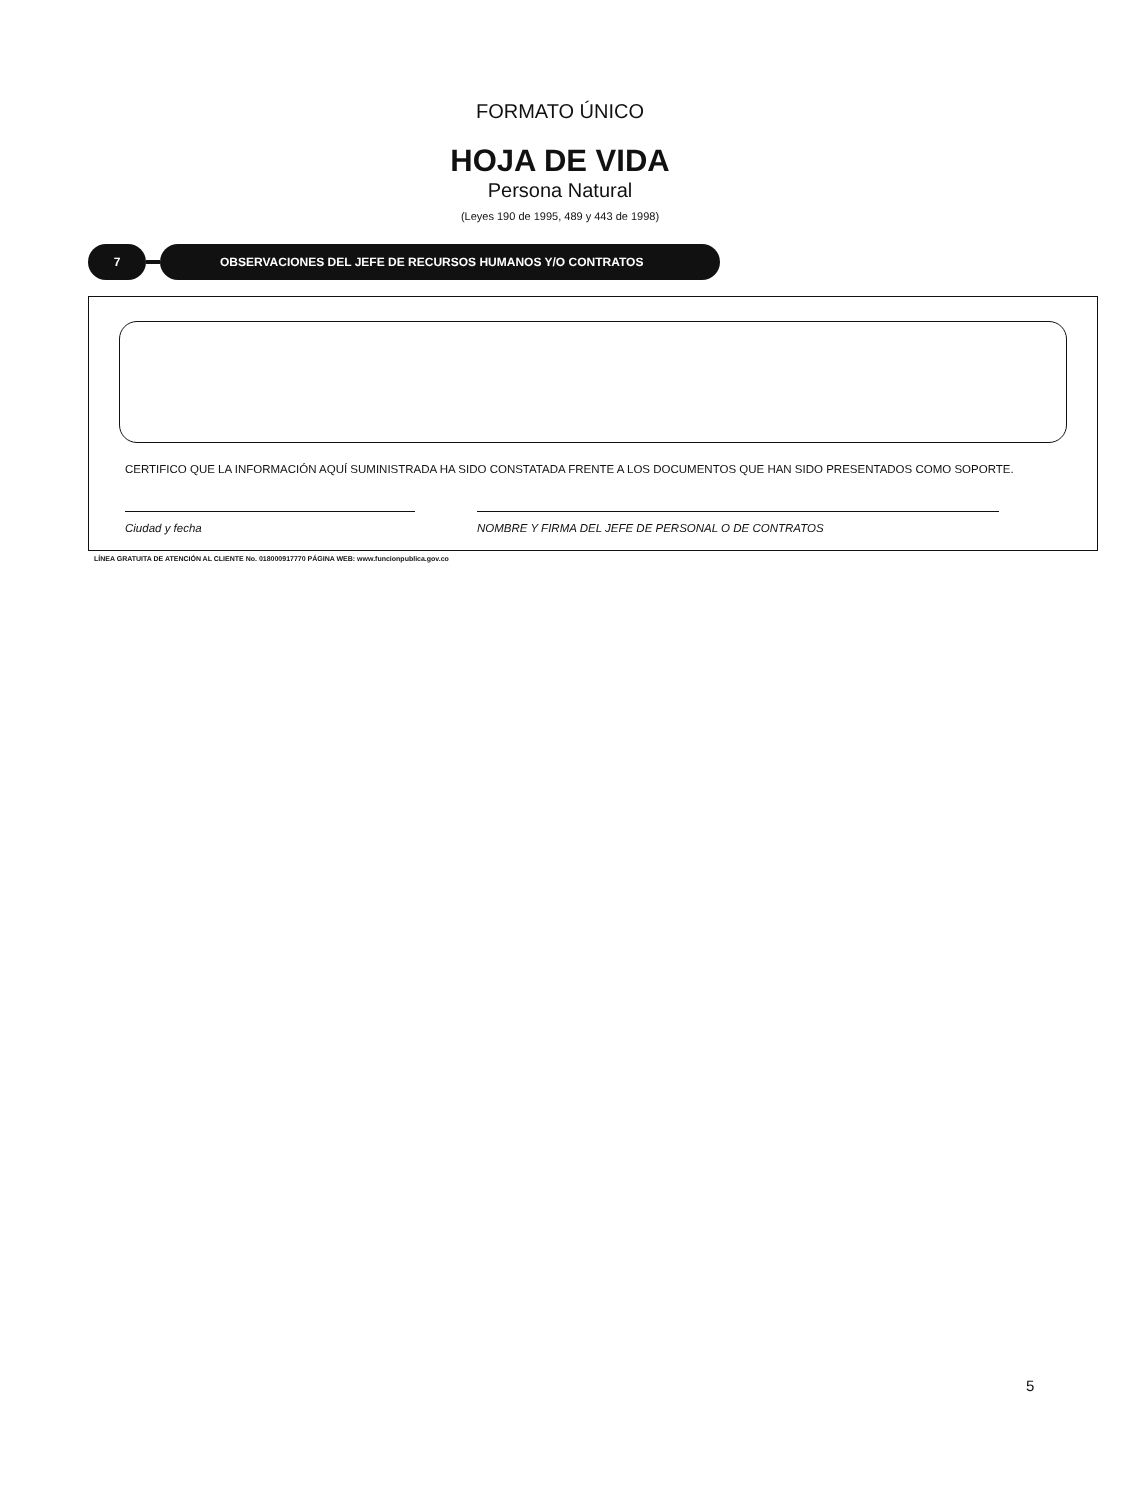FORMATO ÚNICO
HOJA DE VIDA
Persona Natural
(Leyes 190 de 1995, 489 y 443 de 1998)
7 OBSERVACIONES DEL JEFE DE RECURSOS HUMANOS Y/O CONTRATOS
CERTIFICO QUE LA INFORMACIÓN AQUÍ SUMINISTRADA HA SIDO CONSTATADA FRENTE A LOS DOCUMENTOS QUE HAN SIDO PRESENTADOS COMO SOPORTE.
Ciudad y fecha NOMBRE Y FIRMA DEL JEFE DE PERSONAL O DE CONTRATOS
LÍNEA GRATUITA DE ATENCIÓN AL CLIENTE No. 018000917770 PÁGINA WEB: www.funcionpublica.gov.co
5